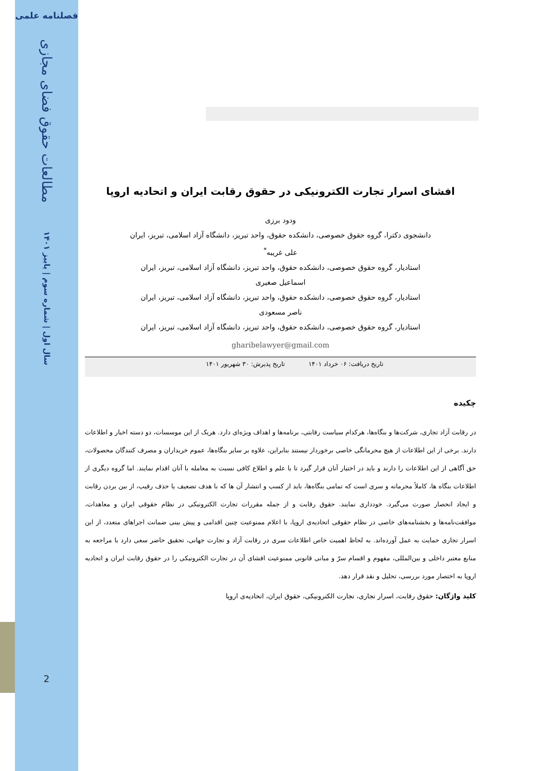فصلنامه علمی
مطالعات حقوق فضای مجازی
سال اول | شماره سوم | پاییز ۱۴۰۱
2
افشای اسرار تجارت الکترونیکی در حقوق رقابت ایران و اتحادیه اروپا
ودود برزی
دانشجوی دکترا، گروه حقوق خصوصی، دانشکده حقوق، واحد تبریز، دانشگاه آزاد اسلامی، تبریز، ایران
علی غریبه<sup>*</sup>
استادیار، گروه حقوق خصوصی، دانشکده حقوق، واحد تبریز، دانشگاه آزاد اسلامی، تبریز، ایران
اسماعیل صغیری
استادیار، گروه حقوق خصوصی، دانشکده حقوق، واحد تبریز، دانشگاه آزاد اسلامی، تبریز، ایران
ناصر مسعودی
استادیار، گروه حقوق خصوصی، دانشکده حقوق، واحد تبریز، دانشگاه آزاد اسلامی، تبریز، ایران
gharibelawyer@gmail.com
تاریخ دریافت: ۰۶ خرداد ۱۴۰۱ تاریخ پذیرش: ۳۰ شهریور ۱۴۰۱
چکیده
در رقابت آزاد تجاری، شرکت‌ها و بنگاه‌ها، هرکدام سیاست رقابتی، برنامه‌ها و اهداف ویژه‌ای دارد. هریک از این موسسات، دو دسته اخبار و اطلاعات دارند. برخی از این اطلاعات از هیچ محرمانگی خاصی برخوردار نیستند بنابراین، علاوه بر سایر بنگاه‌ها، عموم خریداران و مصرف کنندگان محصولات، حق آگاهی از این اطلاعات را دارند و باید در اختیار آنان قرار گیرد تا با علم و اطلاع کافی نسبت به معامله با آنان اقدام نمایند. اما گروه دیگری از اطلاعات بنگاه ها، کاملاً محرمانه و سری است که تمامی بنگاه‌ها، باید از کسب و انتشار آن ها که با هدف تضعیف یا حذف رقیب، از بین بردن رقابت و ایجاد انحصار صورت می‌گیرد. خودداری نمایند. حقوق رقابت و از جمله مقررات تجارت الکترونیکی در نظام حقوقی ایران و معاهدات، موافقت‌نامه‌ها و بخشنامه‌های خاصی در نظام حقوقی اتحادیه‌ی اروپا، با اعلام ممنوعیت چنین اقدامی و پیش بینی ضمانت اجراهای متعدد، از این اسرار تجاری حمایت به عمل آورده‌اند. به لحاظ اهمیت خاص اطلاعات سری در رقابت آزاد و تجارت جهانی، تحقیق حاضر سعی دارد با مراجعه به منابع معتبر داخلی و بین‌المللی، مفهوم و اقسام سرّ و مبانی قانونی ممنوعیت افشای آن در تجارت الکترونیکی را در حقوق رقابت ایران و اتحادیه اروپا به اختصار مورد بررسی، تحلیل و نقد قرار دهد.
کلید واژگان: حقوق رقابت، اسرار تجاری، تجارت الکترونیکی، حقوق ایران، اتحادیه‌ی اروپا